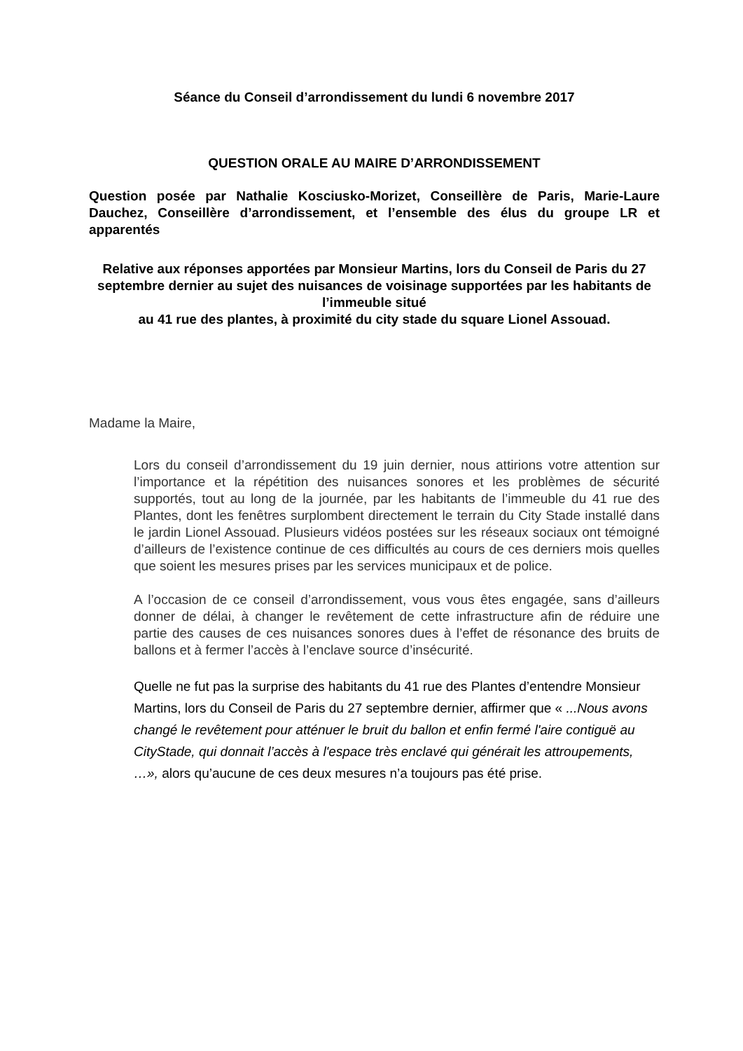Séance du Conseil d’arrondissement du lundi 6 novembre 2017
QUESTION ORALE AU MAIRE D’ARRONDISSEMENT
Question posée par Nathalie Kosciusko-Morizet, Conseillère de Paris, Marie-Laure Dauchez, Conseillère d’arrondissement, et l’ensemble des élus du groupe LR et apparentés
Relative aux réponses apportées par Monsieur Martins, lors du Conseil de Paris du 27 septembre dernier au sujet des nuisances de voisinage supportées par les habitants de l’immeuble situé
au 41 rue des plantes, à proximité du city stade du square Lionel Assouad.
Madame la Maire,
Lors du conseil d’arrondissement du 19 juin dernier, nous attirions votre attention sur l’importance et la répétition des nuisances sonores et les problèmes de sécurité supportés, tout au long de la journée, par les habitants de l’immeuble du 41 rue des Plantes, dont les fenêtres surplombent directement le terrain du City Stade installé dans le jardin Lionel Assouad. Plusieurs vidéos postées sur les réseaux sociaux ont témoigné d’ailleurs de l’existence continue de ces difficultés au cours de ces derniers mois quelles que soient les mesures prises par les services municipaux et de police.
A l’occasion de ce conseil d’arrondissement, vous vous êtes engagée, sans d’ailleurs donner de délai, à changer le revêtement de cette infrastructure afin de réduire une partie des causes de ces nuisances sonores dues à l’effet de résonance des bruits de ballons et à fermer l’accès à l’enclave source d’insécurité.
Quelle ne fut pas la surprise des habitants du 41 rue des Plantes d’entendre Monsieur Martins, lors du Conseil de Paris du 27 septembre dernier, affirmer que « ...Nous avons changé le revêtement pour atténuer le bruit du ballon et enfin fermé l'aire contiguë au CityStade, qui donnait l’accès à l'espace très enclavé qui générait les attroupements, …», alors qu’aucune de ces deux mesures n’a toujours pas été prise.